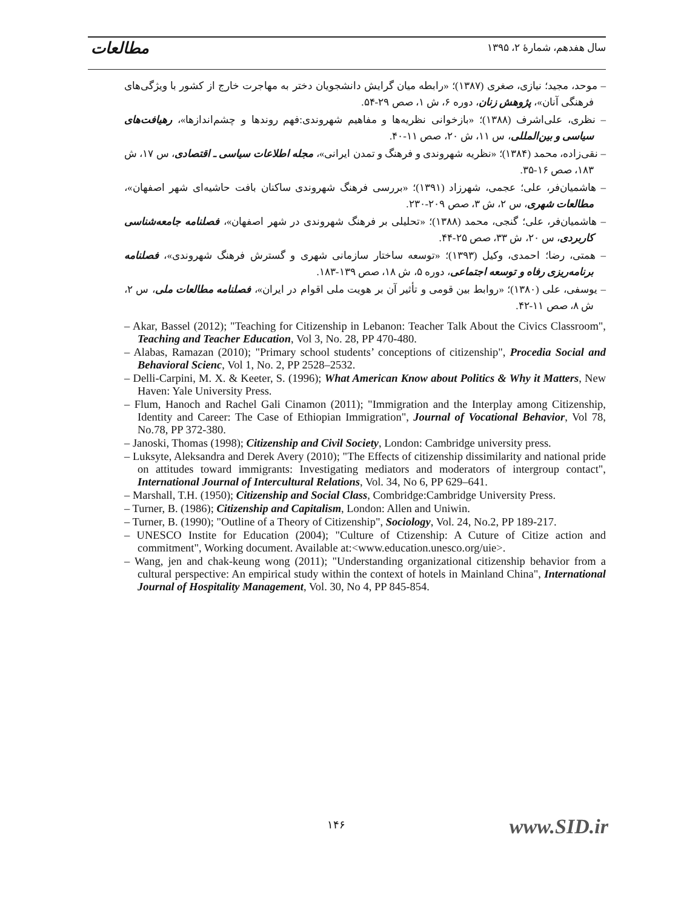مطالعات سال هفدهم، شمارهٔ ۲، ۱۳۹۵
– موحد، مجید؛ نیازی، صغری (۱۳۸۷)؛ «رابطه میان گرایش دانشجویان دختر به مهاجرت خارج از کشور با ویژگی‌های فرهنگی آنان»، پژوهش زنان، دوره ۶، ش ۱، صص ۲۹-۵۴.
– نظری، علی‌اشرف (۱۳۸۸)؛ «بازخوانی نظریه‌ها و مفاهیم شهروندی:فهم روندها و چشم‌اندازها»، رهیافت‌های سیاسی و بین‌المللی، س ۱۱، ش ۲۰، صص ۱۱-۴۰.
– نقی‌زاده، محمد (۱۳۸۴)؛ «نظریه شهروندی و فرهنگ و تمدن ایرانی»، مجله اطلاعات سیاسی ـ اقتصادی، س ۱۷، ش ۱۸۳، صص ۱۶-۳۵.
– هاشمیان‌فر، علی؛ عجمی، شهرزاد (۱۳۹۱)؛ «بررسی فرهنگ شهروندی ساکنان بافت حاشیه‌ای شهر اصفهان»، مطالعات شهری، س ۲، ش ۳، صص ۲۰۹-۲۳۰.
– هاشمیان‌فر، علی؛ گنجی، محمد (۱۳۸۸)؛ «تحلیلی بر فرهنگ شهروندی در شهر اصفهان»، فصلنامه جامعه‌شناسی کاربردی، س ۲۰، ش ۳۳، صص ۲۵-۴۴.
– همتی، رضا؛ احمدی، وکیل (۱۳۹۳)؛ «توسعه ساختار سازمانی شهری و گسترش فرهنگ شهروندی»، فصلنامه برنامه‌ریزی رفاه و توسعه اجتماعی، دوره ۵، ش ۱۸، صص ۱۳۹-۱۸۳.
– یوسفی، علی (۱۳۸۰)؛ «روابط بین قومی و تأثیر آن بر هویت ملی اقوام در ایران»، فصلنامه مطالعات ملی، س ۲، ش ۸، صص ۱۱-۴۲.
– Akar, Bassel (2012); "Teaching for Citizenship in Lebanon: Teacher Talk About the Civics Classroom", Teaching and Teacher Education, Vol 3, No. 28, PP 470-480.
– Alabas, Ramazan (2010); "Primary school students’ conceptions of citizenship", Procedia Social and Behavioral Scienc, Vol 1, No. 2, PP 2528–2532.
– Delli-Carpini, M. X. & Keeter, S. (1996); What American Know about Politics & Why it Matters, New Haven: Yale University Press.
– Flum, Hanoch and Rachel Gali Cinamon (2011); "Immigration and the Interplay among Citizenship, Identity and Career: The Case of Ethiopian Immigration", Journal of Vocational Behavior, Vol 78, No.78, PP 372-380.
– Janoski, Thomas (1998); Citizenship and Civil Society, London: Cambridge university press.
– Luksyte, Aleksandra and Derek Avery (2010); "The Effects of citizenship dissimilarity and national pride on attitudes toward immigrants: Investigating mediators and moderators of intergroup contact", International Journal of Intercultural Relations, Vol. 34, No 6, PP 629–641.
– Marshall, T.H. (1950); Citizenship and Social Class, Combridge:Cambridge University Press.
– Turner, B. (1986); Citizenship and Capitalism, London: Allen and Uniwin.
– Turner, B. (1990); "Outline of a Theory of Citizenship", Sociology, Vol. 24, No.2, PP 189-217.
– UNESCO Instite for Education (2004); "Culture of Ctizenship: A Cuture of Citize action and commitment", Working document. Available at:<www.education.unesco.org/uie>.
– Wang, jen and chak-keung wong (2011); "Understanding organizational citizenship behavior from a cultural perspective: An empirical study within the context of hotels in Mainland China", International Journal of Hospitality Management, Vol. 30, No 4, PP 845-854.
۱۴۶ www.SID.ir